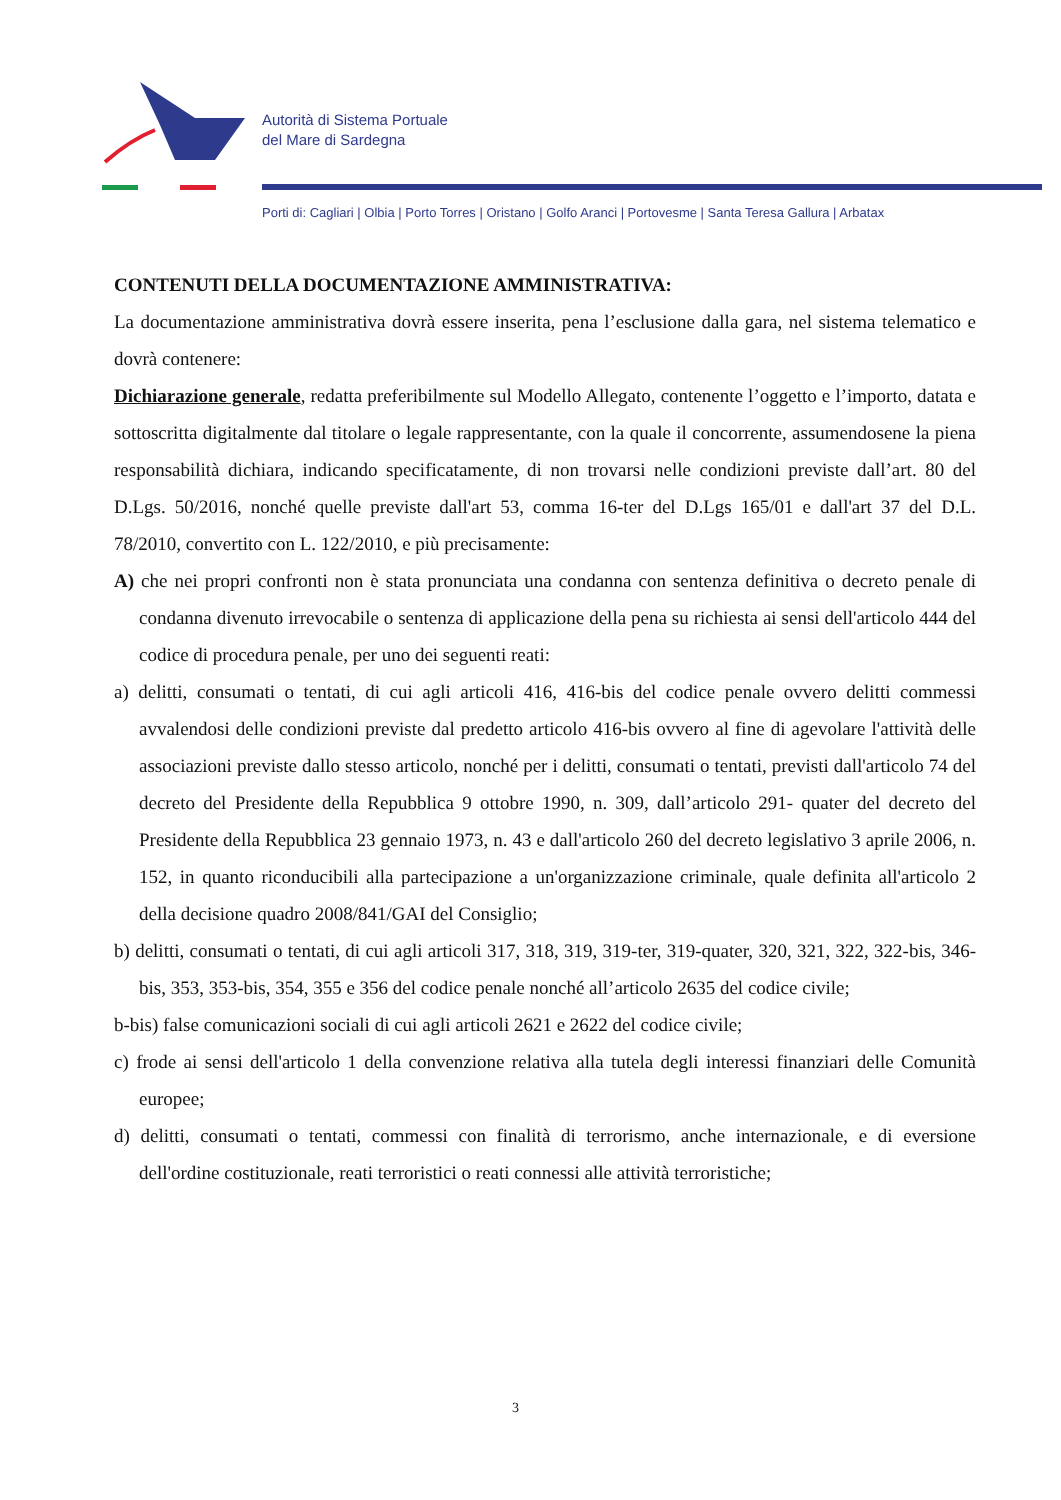Autorità di Sistema Portuale
del Mare di Sardegna
Porti di: Cagliari | Olbia | Porto Torres | Oristano | Golfo Aranci | Portovesme | Santa Teresa Gallura | Arbatax
CONTENUTI DELLA DOCUMENTAZIONE AMMINISTRATIVA:
La documentazione amministrativa dovrà essere inserita, pena l’esclusione dalla gara, nel sistema telematico e dovrà contenere:
Dichiarazione generale, redatta preferibilmente sul Modello Allegato, contenente l’oggetto e l’importo, datata e sottoscritta digitalmente dal titolare o legale rappresentante, con la quale il concorrente, assumendosene la piena responsabilità dichiara, indicando specificatamente, di non trovarsi nelle condizioni previste dall’art. 80 del D.Lgs. 50/2016, nonché quelle previste dall'art 53, comma 16-ter del D.Lgs 165/01 e dall'art 37 del D.L. 78/2010, convertito con L. 122/2010, e più precisamente:
A) che nei propri confronti non è stata pronunciata una condanna con sentenza definitiva o decreto penale di condanna divenuto irrevocabile o sentenza di applicazione della pena su richiesta ai sensi dell'articolo 444 del codice di procedura penale, per uno dei seguenti reati:
a) delitti, consumati o tentati, di cui agli articoli 416, 416-bis del codice penale ovvero delitti commessi avvalendosi delle condizioni previste dal predetto articolo 416-bis ovvero al fine di agevolare l'attività delle associazioni previste dallo stesso articolo, nonché per i delitti, consumati o tentati, previsti dall'articolo 74 del decreto del Presidente della Repubblica 9 ottobre 1990, n. 309, dall’articolo 291- quater del decreto del Presidente della Repubblica 23 gennaio 1973, n. 43 e dall'articolo 260 del decreto legislativo 3 aprile 2006, n. 152, in quanto riconducibili alla partecipazione a un'organizzazione criminale, quale definita all'articolo 2 della decisione quadro 2008/841/GAI del Consiglio;
b) delitti, consumati o tentati, di cui agli articoli 317, 318, 319, 319-ter, 319-quater, 320, 321, 322, 322-bis, 346-bis, 353, 353-bis, 354, 355 e 356 del codice penale nonché all’articolo 2635 del codice civile;
b-bis) false comunicazioni sociali di cui agli articoli 2621 e 2622 del codice civile;
c) frode ai sensi dell'articolo 1 della convenzione relativa alla tutela degli interessi finanziari delle Comunità europee;
d) delitti, consumati o tentati, commessi con finalità di terrorismo, anche internazionale, e di eversione dell'ordine costituzionale, reati terroristici o reati connessi alle attività terroristiche;
3